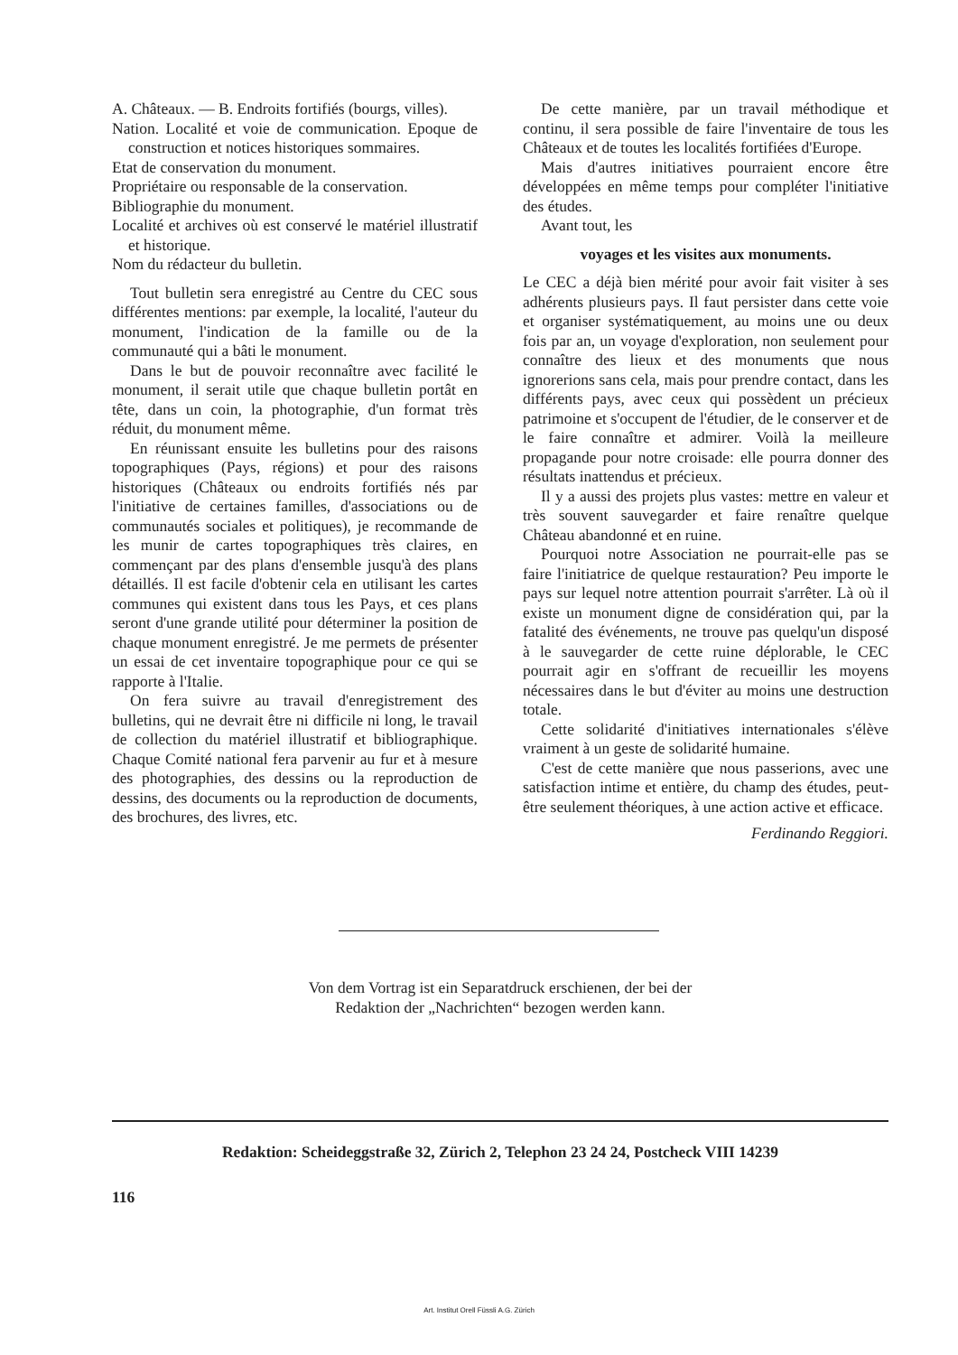A. Châteaux. — B. Endroits fortifiés (bourgs, villes).
Nation. Localité et voie de communication. Epoque de construction et notices historiques sommaires.
Etat de conservation du monument.
Propriétaire ou responsable de la conservation.
Bibliographie du monument.
Localité et archives où est conservé le matériel illustratif et historique.
Nom du rédacteur du bulletin.
Tout bulletin sera enregistré au Centre du CEC sous différentes mentions: par exemple, la localité, l'auteur du monument, l'indication de la famille ou de la communauté qui a bâti le monument.
Dans le but de pouvoir reconnaître avec facilité le monument, il serait utile que chaque bulletin portât en tête, dans un coin, la photographie, d'un format très réduit, du monument même.
En réunissant ensuite les bulletins pour des raisons topographiques (Pays, régions) et pour des raisons historiques (Châteaux ou endroits fortifiés nés par l'initiative de certaines familles, d'associations ou de communautés sociales et politiques), je recommande de les munir de cartes topographiques très claires, en commençant par des plans d'ensemble jusqu'à des plans détaillés. Il est facile d'obtenir cela en utilisant les cartes communes qui existent dans tous les Pays, et ces plans seront d'une grande utilité pour déterminer la position de chaque monument enregistré. Je me permets de présenter un essai de cet inventaire topographique pour ce qui se rapporte à l'Italie.
On fera suivre au travail d'enregistrement des bulletins, qui ne devrait être ni difficile ni long, le travail de collection du matériel illustratif et bibliographique. Chaque Comité national fera parvenir au fur et à mesure des photographies, des dessins ou la reproduction de dessins, des documents ou la reproduction de documents, des brochures, des livres, etc.
De cette manière, par un travail méthodique et continu, il sera possible de faire l'inventaire de tous les Châteaux et de toutes les localités fortifiées d'Europe.
Mais d'autres initiatives pourraient encore être développées en même temps pour compléter l'initiative des études.
Avant tout, les
voyages et les visites aux monuments.
Le CEC a déjà bien mérité pour avoir fait visiter à ses adhérents plusieurs pays. Il faut persister dans cette voie et organiser systématiquement, au moins une ou deux fois par an, un voyage d'exploration, non seulement pour connaître des lieux et des monuments que nous ignorerions sans cela, mais pour prendre contact, dans les différents pays, avec ceux qui possèdent un précieux patrimoine et s'occupent de l'étudier, de le conserver et de le faire connaître et admirer. Voilà la meilleure propagande pour notre croisade: elle pourra donner des résultats inattendus et précieux.
Il y a aussi des projets plus vastes: mettre en valeur et très souvent sauvegarder et faire renaître quelque Château abandonné et en ruine.
Pourquoi notre Association ne pourrait-elle pas se faire l'initiatrice de quelque restauration? Peu importe le pays sur lequel notre attention pourrait s'arrêter. Là où il existe un monument digne de considération qui, par la fatalité des événements, ne trouve pas quelqu'un disposé à le sauvegarder de cette ruine déplorable, le CEC pourrait agir en s'offrant de recueillir les moyens nécessaires dans le but d'éviter au moins une destruction totale.
Cette solidarité d'initiatives internationales s'élève vraiment à un geste de solidarité humaine.
C'est de cette manière que nous passerions, avec une satisfaction intime et entière, du champ des études, peut-être seulement théoriques, à une action active et efficace.
Ferdinando Reggiori.
Von dem Vortrag ist ein Separatdruck erschienen, der bei der
Redaktion der „Nachrichten“ bezogen werden kann.
Redaktion: Scheideggstraße 32, Zürich 2, Telephon 23 24 24, Postcheck VIII 14239
116
Art. Institut Orell Füssli A.G. Zürich